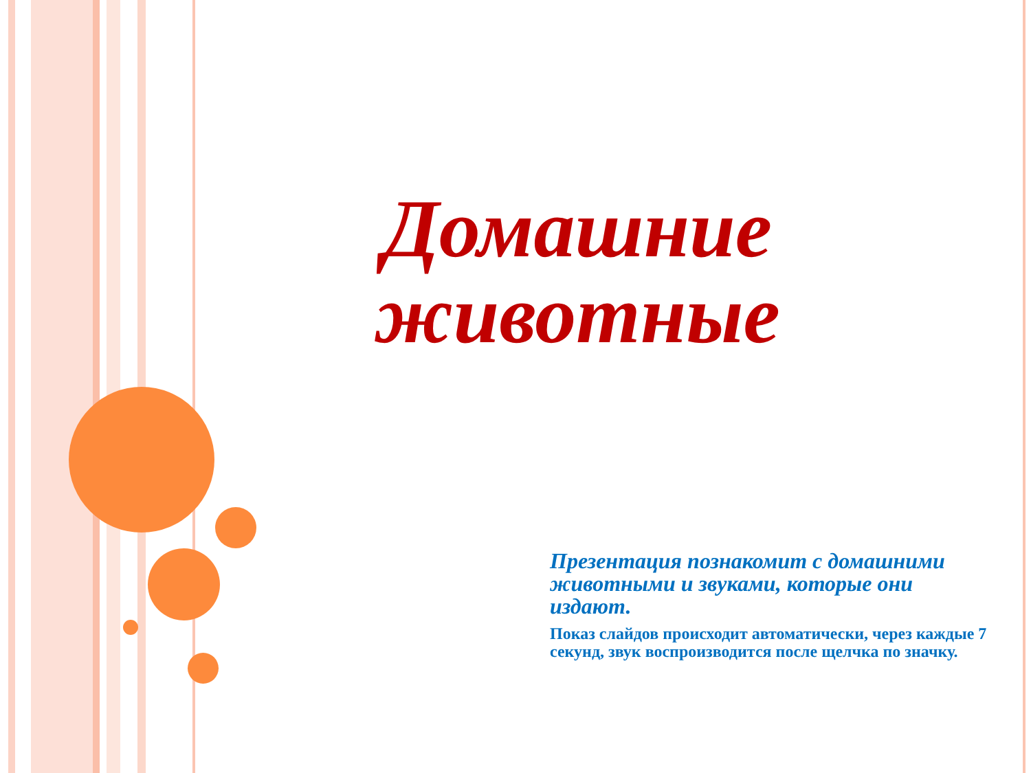Домашние животные
Презентация познакомит с домашними животными и звуками, которые они издают.
Показ слайдов происходит автоматически, через каждые 7 секунд, звук воспроизводится после щелчка по значку.